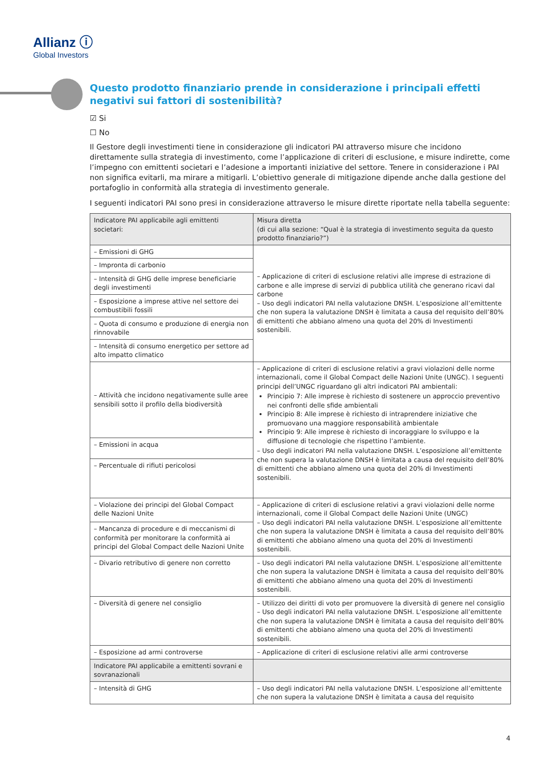Allianz ⓘ
Global Investors
Questo prodotto finanziario prende in considerazione i principali effetti negativi sui fattori di sostenibilità?
☑ Si
☐ No
Il Gestore degli investimenti tiene in considerazione gli indicatori PAI attraverso misure che incidono direttamente sulla strategia di investimento, come l’applicazione di criteri di esclusione, e misure indirette, come l’impegno con emittenti societari e l’adesione a importanti iniziative del settore. Tenere in considerazione i PAI non significa evitarli, ma mirare a mitigarli. L’obiettivo generale di mitigazione dipende anche dalla gestione del portafoglio in conformità alla strategia di investimento generale.
I seguenti indicatori PAI sono presi in considerazione attraverso le misure dirette riportate nella tabella seguente:
| Indicatore PAI applicabile agli emittenti societari: | Misura diretta (di cui alla sezione: “Qual è la strategia di investimento seguita da questo prodotto finanziario?”) |
| --- | --- |
| – Emissioni di GHG | – Applicazione di criteri di esclusione relativi alle imprese di estrazione di carbone e alle imprese di servizi di pubblica utilità che generano ricavi dal carbone – Uso degli indicatori PAI nella valutazione DNSH. L’esposizione all’emittente che non supera la valutazione DNSH è limitata a causa del requisito dell’80% di emittenti che abbiano almeno una quota del 20% di Investimenti sostenibili. |
| – Impronta di carbonio | |
| – Intensità di GHG delle imprese beneficiarie degli investimenti | |
| – Esposizione a imprese attive nel settore dei combustibili fossili | |
| – Quota di consumo e produzione di energia non rinnovabile | |
| – Intensità di consumo energetico per settore ad alto impatto climatico | |
| – Attività che incidono negativamente sulle aree sensibili sotto il profilo della biodiversità | – Applicazione di criteri di esclusione relativi a gravi violazioni delle norme internazionali, come il Global Compact delle Nazioni Unite (UNGC). I seguenti principi dell’UNGC riguardano gli altri indicatori PAI ambientali: Principio 7: Alle imprese è richiesto di sostenere un approccio preventivo nei confronti delle sfide ambientali Principio 8: Alle imprese è richiesto di intraprendere iniziative che promuovano una maggiore responsabilità ambientale Principio 9: Alle imprese è richiesto di incoraggiare lo sviluppo e la diffusione di tecnologie che rispettino l’ambiente. – Uso degli indicatori PAI nella valutazione DNSH. L’esposizione all’emittente che non supera la valutazione DNSH è limitata a causa del requisito dell’80% di emittenti che abbiano almeno una quota del 20% di Investimenti sostenibili. |
| – Emissioni in acqua | |
| – Percentuale di rifiuti pericolosi | |
| – Violazione dei principi del Global Compact delle Nazioni Unite | – Applicazione di criteri di esclusione relativi a gravi violazioni delle norme internazionali, come il Global Compact delle Nazioni Unite (UNGC) – Uso degli indicatori PAI nella valutazione DNSH. L’esposizione all’emittente che non supera la valutazione DNSH è limitata a causa del requisito dell’80% di emittenti che abbiano almeno una quota del 20% di Investimenti sostenibili. |
| – Mancanza di procedure e di meccanismi di conformità per monitorare la conformità ai principi del Global Compact delle Nazioni Unite | |
| – Divario retributivo di genere non corretto | – Uso degli indicatori PAI nella valutazione DNSH. L’esposizione all’emittente che non supera la valutazione DNSH è limitata a causa del requisito dell’80% di emittenti che abbiano almeno una quota del 20% di Investimenti sostenibili. |
| – Diversità di genere nel consiglio | – Utilizzo dei diritti di voto per promuovere la diversità di genere nel consiglio – Uso degli indicatori PAI nella valutazione DNSH. L’esposizione all’emittente che non supera la valutazione DNSH è limitata a causa del requisito dell’80% di emittenti che abbiano almeno una quota del 20% di Investimenti sostenibili. |
| – Esposizione ad armi controverse | – Applicazione di criteri di esclusione relativi alle armi controverse |
| Indicatore PAI applicabile a emittenti sovrani e sovranazionali | |
| – Intensità di GHG | – Uso degli indicatori PAI nella valutazione DNSH. L’esposizione all’emittente che non supera la valutazione DNSH è limitata a causa del requisito |
4